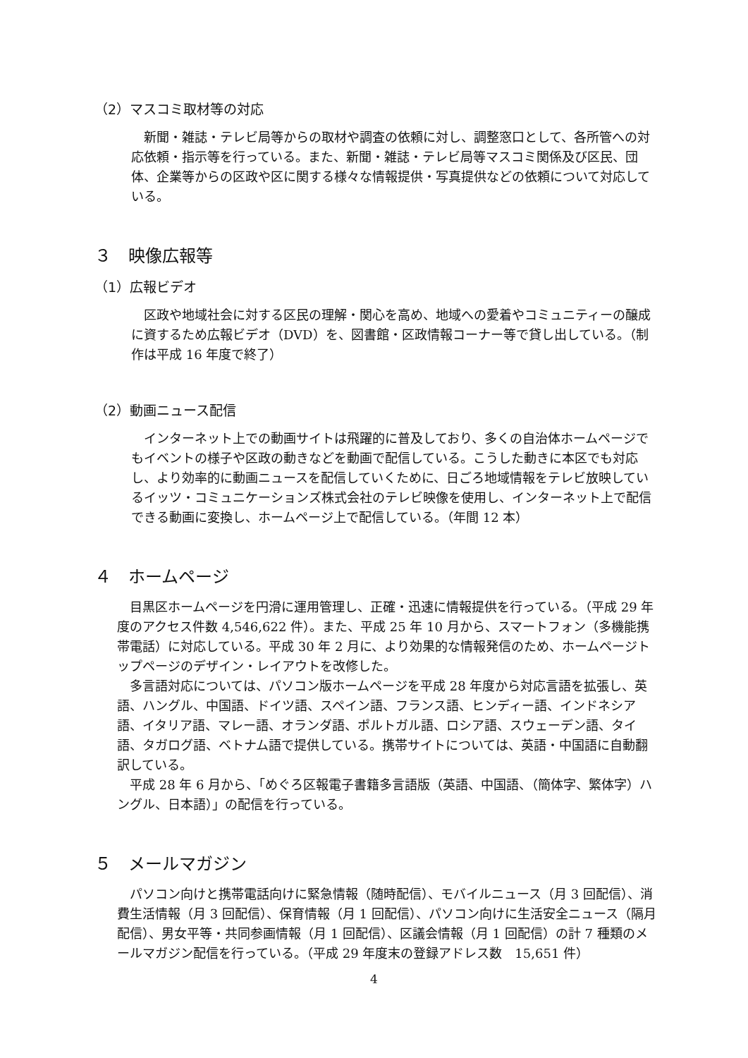（2）マスコミ取材等の対応
新聞・雑誌・テレビ局等からの取材や調査の依頼に対し、調整窓口として、各所管への対応依頼・指示等を行っている。また、新聞・雑誌・テレビ局等マスコミ関係及び区民、団体、企業等からの区政や区に関する様々な情報提供・写真提供などの依頼について対応している。
３　映像広報等
（1）広報ビデオ
区政や地域社会に対する区民の理解・関心を高め、地域への愛着やコミュニティーの醸成に資するため広報ビデオ（DVD）を、図書館・区政情報コーナー等で貸し出している。（制作は平成 16 年度で終了）
（2）動画ニュース配信
インターネット上での動画サイトは飛躍的に普及しており、多くの自治体ホームページでもイベントの様子や区政の動きなどを動画で配信している。こうした動きに本区でも対応し、より効率的に動画ニュースを配信していくために、日ごろ地域情報をテレビ放映しているイッツ・コミュニケーションズ株式会社のテレビ映像を使用し、インターネット上で配信できる動画に変換し、ホームページ上で配信している。（年間 12 本）
４　ホームページ
目黒区ホームページを円滑に運用管理し、正確・迅速に情報提供を行っている。（平成 29 年度のアクセス件数 4,546,622 件）。また、平成 25 年 10 月から、スマートフォン（多機能携帯電話）に対応している。平成 30 年 2 月に、より効果的な情報発信のため、ホームページトップページのデザイン・レイアウトを改修した。
多言語対応については、パソコン版ホームページを平成 28 年度から対応言語を拡張し、英語、ハングル、中国語、ドイツ語、スペイン語、フランス語、ヒンディー語、インドネシア語、イタリア語、マレー語、オランダ語、ポルトガル語、ロシア語、スウェーデン語、タイ語、タガログ語、ベトナム語で提供している。携帯サイトについては、英語・中国語に自動翻訳している。
平成 28 年 6 月から、「めぐろ区報電子書籍多言語版（英語、中国語、（簡体字、繁体字）ハングル、日本語）」の配信を行っている。
５　メールマガジン
パソコン向けと携帯電話向けに緊急情報（随時配信）、モバイルニュース（月 3 回配信）、消費生活情報（月 3 回配信）、保育情報（月 1 回配信）、パソコン向けに生活安全ニュース（隔月配信）、男女平等・共同参画情報（月 1 回配信）、区議会情報（月 1 回配信）の計 7 種類のメールマガジン配信を行っている。（平成 29 年度末の登録アドレス数　15,651 件）
4